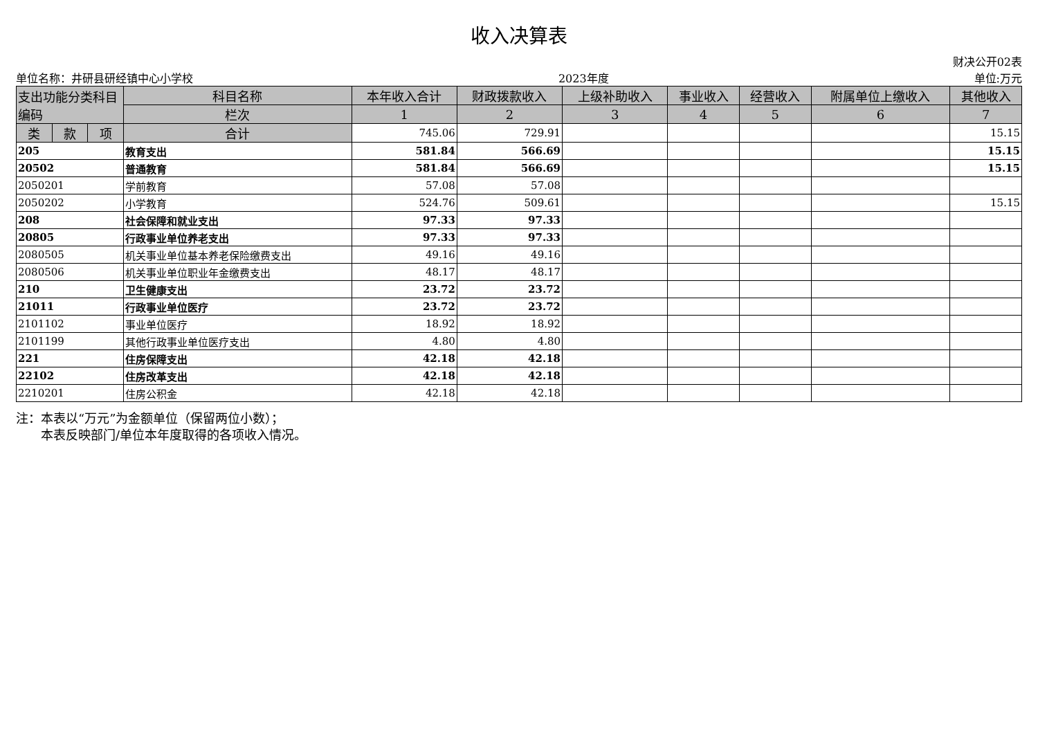收入决算表
财决公开02表
单位名称：井研县研经镇中心小学校 2023年度 单位:万元
| 支出功能分类科目编码 | | | 科目名称 | 本年收入合计 | 财政拨款收入 | 上级补助收入 | 事业收入 | 经营收入 | 附属单位上缴收入 | 其他收入 |
| --- | --- | --- | --- | --- | --- | --- | --- | --- | --- | --- |
| | | | 栏次 | 1 | 2 | 3 | 4 | 5 | 6 | 7 |
| 类 | 款 | 项 | 合计 | 745.06 | 729.91 | | | | | 15.15 |
| 205 | | | 教育支出 | 581.84 | 566.69 | | | | | 15.15 |
| 20502 | | | 普通教育 | 581.84 | 566.69 | | | | | 15.15 |
| 2050201 | | | 学前教育 | 57.08 | 57.08 | | | | | |
| 2050202 | | | 小学教育 | 524.76 | 509.61 | | | | | 15.15 |
| 208 | | | 社会保障和就业支出 | 97.33 | 97.33 | | | | | |
| 20805 | | | 行政事业单位养老支出 | 97.33 | 97.33 | | | | | |
| 2080505 | | | 机关事业单位基本养老保险缴费支出 | 49.16 | 49.16 | | | | | |
| 2080506 | | | 机关事业单位职业年金缴费支出 | 48.17 | 48.17 | | | | | |
| 210 | | | 卫生健康支出 | 23.72 | 23.72 | | | | | |
| 21011 | | | 行政事业单位医疗 | 23.72 | 23.72 | | | | | |
| 2101102 | | | 事业单位医疗 | 18.92 | 18.92 | | | | | |
| 2101199 | | | 其他行政事业单位医疗支出 | 4.80 | 4.80 | | | | | |
| 221 | | | 住房保障支出 | 42.18 | 42.18 | | | | | |
| 22102 | | | 住房改革支出 | 42.18 | 42.18 | | | | | |
| 2210201 | | | 住房公积金 | 42.18 | 42.18 | | | | | |
注：本表以“万元”为金额单位（保留两位小数）；
　　本表反映部门/单位本年度取得的各项收入情况。